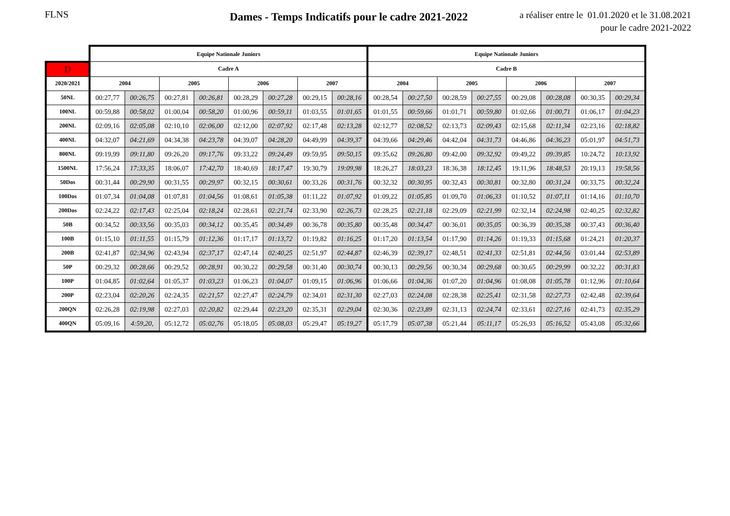FLNS
Dames - Temps Indicatifs pour le cadre 2021-2022
a réaliser entre le 01.01.2020 et le 31.08.2021
pour le cadre 2021-2022
| | Equipe Nationale Juniors | | | | | | | | Equipe Nationale Juniors | | | | | | | |
| --- | --- | --- | --- | --- | --- | --- | --- | --- | --- | --- | --- | --- | --- | --- | --- | --- |
| D | Cadre A | | | | | | | | Cadre B | | | | | | | |
| 2020/2021 | 2004 | | 2005 | | 2006 | | 2007 | | 2004 | | 2005 | | 2006 | | 2007 | |
| 50NL | 00:27,77 | 00:26,75 | 00:27,81 | 00:26,81 | 00:28,29 | 00:27,28 | 00:29,15 | 00:28,16 | 00:28,54 | 00:27,50 | 00:28,59 | 00:27,55 | 00:29,08 | 00:28,08 | 00:30,35 | 00:29,34 |
| 100NL | 00:59,88 | 00:58,02 | 01:00,04 | 00:58,20 | 01:00,96 | 00:59,11 | 01:03,55 | 01:01,65 | 01:01,55 | 00:59,66 | 01:01,71 | 00:59,80 | 01:02,66 | 01:00,71 | 01:06,17 | 01:04,23 |
| 200NL | 02:09,16 | 02:05,08 | 02:10,10 | 02:06,00 | 02:12,00 | 02:07,92 | 02:17,48 | 02:13,28 | 02:12,77 | 02:08,52 | 02:13,73 | 02:09,43 | 02:15,68 | 02:11,34 | 02:23,16 | 02:18,82 |
| 400NL | 04:32,07 | 04:21,69 | 04:34,38 | 04:23,78 | 04:39,07 | 04:28,20 | 04:49,99 | 04:39,37 | 04:39,66 | 04:29,46 | 04:42,04 | 04:31,73 | 04:46,86 | 04:36,23 | 05:01,97 | 04:51,73 |
| 800NL | 09:19,99 | 09:11,80 | 09:26,20 | 09:17,76 | 09:33,22 | 09:24,49 | 09:59,95 | 09:50,15 | 09:35,62 | 09:26,80 | 09:42,00 | 09:32,92 | 09:49,22 | 09:39,85 | 10:24,72 | 10:13,92 |
| 1500NL | 17:56,24 | 17:33,35 | 18:06,07 | 17:42,70 | 18:40,69 | 18:17,47 | 19:30,79 | 19:09,98 | 18:26,27 | 18:03,23 | 18:36,38 | 18:12,45 | 19:11,96 | 18:48,53 | 20:19,13 | 19:58,56 |
| 50Dos | 00:31,44 | 00:29,90 | 00:31,55 | 00:29,97 | 00:32,15 | 00:30,61 | 00:33,26 | 00:31,76 | 00:32,32 | 00:30,95 | 00:32,43 | 00:30,81 | 00:32,80 | 00:31,24 | 00:33,75 | 00:32,24 |
| 100Dos | 01:07,34 | 01:04,08 | 01:07,81 | 01:04,56 | 01:08,61 | 01:05,38 | 01:11,22 | 01:07,92 | 01:09,22 | 01:05,85 | 01:09,70 | 01:06,33 | 01:10,52 | 01:07,11 | 01:14,16 | 01:10,70 |
| 200Dos | 02:24,22 | 02:17,43 | 02:25,04 | 02:18,24 | 02:28,61 | 02:21,74 | 02:33,90 | 02:26,73 | 02:28,25 | 02:21,18 | 02:29,09 | 02:21,99 | 02:32,14 | 02:24,98 | 02:40,25 | 02:32,82 |
| 50B | 00:34,52 | 00:33,56 | 00:35,03 | 00:34,12 | 00:35,45 | 00:34,49 | 00:36,78 | 00:35,80 | 00:35,48 | 00:34,47 | 00:36,01 | 00:35,05 | 00:36,39 | 00:35,38 | 00:37,43 | 00:36,40 |
| 100B | 01:15,10 | 01:11,55 | 01:15,79 | 01:12,36 | 01:17,17 | 01:13,72 | 01:19,82 | 01:16,25 | 01:17,20 | 01:13,54 | 01:17,90 | 01:14,26 | 01:19,33 | 01:15,68 | 01:24,21 | 01:20,37 |
| 200B | 02:41,87 | 02:34,96 | 02:43,94 | 02:37,17 | 02:47,14 | 02:40,25 | 02:51,97 | 02:44,87 | 02:46,39 | 02:39,17 | 02:48,51 | 02:41,33 | 02:51,81 | 02:44,56 | 03:01,44 | 02:53,89 |
| 50P | 00:29,32 | 00:28,66 | 00:29,52 | 00:28,91 | 00:30,22 | 00:29,58 | 00:31,40 | 00:30,74 | 00:30,13 | 00:29,56 | 00:30,34 | 00:29,68 | 00:30,65 | 00:29,99 | 00:32,22 | 00:31,83 |
| 100P | 01:04,85 | 01:02,64 | 01:05,37 | 01:03,23 | 01:06,23 | 01:04,07 | 01:09,15 | 01:06,96 | 01:06,66 | 01:04,36 | 01:07,20 | 01:04,96 | 01:08,08 | 01:05,78 | 01:12,96 | 01:10,64 |
| 200P | 02:23,04 | 02:20,26 | 02:24,35 | 02:21,57 | 02:27,47 | 02:24,79 | 02:34,01 | 02:31,30 | 02:27,03 | 02:24,08 | 02:28,38 | 02:25,41 | 02:31,58 | 02:27,73 | 02:42,48 | 02:39,64 |
| 200QN | 02:26,28 | 02:19,98 | 02:27,03 | 02:20,82 | 02:29,44 | 02:23,20 | 02:35,31 | 02:29,04 | 02:30,36 | 02:23,89 | 02:31,13 | 02:24,74 | 02:33,61 | 02:27,16 | 02:41,73 | 02:35,29 |
| 400QN | 05:09,16 | 4:59,20, | 05:12,72 | 05:02,76 | 05:18,05 | 05:08,03 | 05:29,47 | 05:19,27 | 05:17,79 | 05:07,38 | 05:21,44 | 05:11,17 | 05:26,93 | 05:16,52 | 05:43,08 | 05:32,66 |